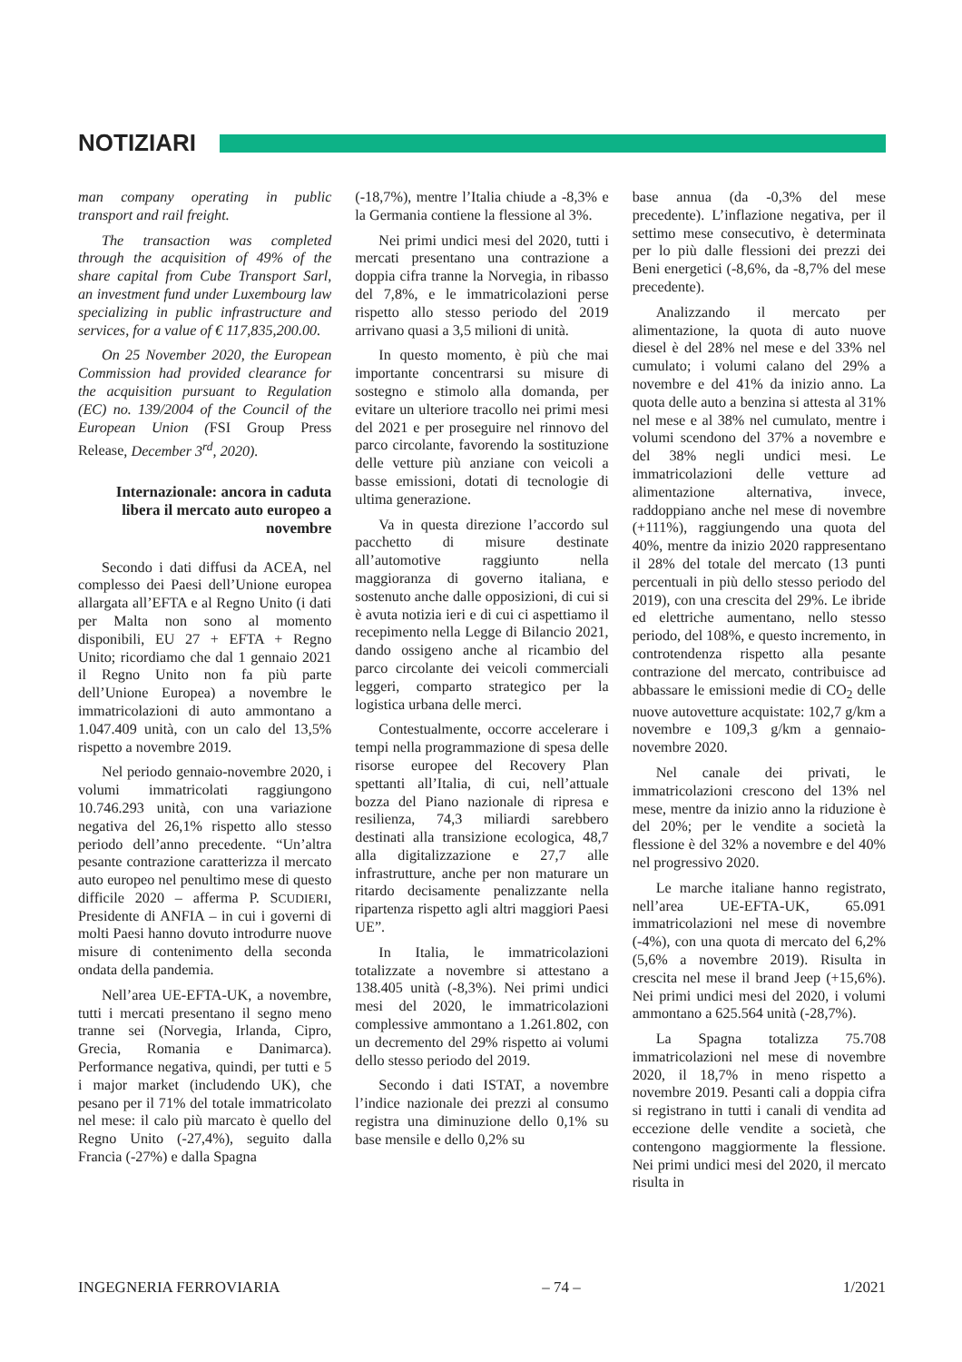NOTIZIARI
man company operating in public transport and rail freight.
The transaction was completed through the acquisition of 49% of the share capital from Cube Transport Sarl, an investment fund under Luxembourg law specializing in public infrastructure and services, for a value of € 117,835,200.00.
On 25 November 2020, the European Commission had provided clearance for the acquisition pursuant to Regulation (EC) no. 139/2004 of the Council of the European Union (FSI Group Press Release, December 3<sup>rd</sup>, 2020).
Internazionale: ancora in caduta libera il mercato auto europeo a novembre
Secondo i dati diffusi da ACEA, nel complesso dei Paesi dell’Unione europea allargata all’EFTA e al Regno Unito (i dati per Malta non sono al momento disponibili, EU 27 + EFTA + Regno Unito; ricordiamo che dal 1 gennaio 2021 il Regno Unito non fa più parte dell’Unione Europea) a novembre le immatricolazioni di auto ammontano a 1.047.409 unità, con un calo del 13,5% rispetto a novembre 2019.
Nel periodo gennaio-novembre 2020, i volumi immatricolati raggiungono 10.746.293 unità, con una variazione negativa del 26,1% rispetto allo stesso periodo dell’anno precedente. “Un’altra pesante contrazione caratterizza il mercato auto europeo nel penultimo mese di questo difficile 2020 – afferma P. SCUDIERI, Presidente di ANFIA – in cui i governi di molti Paesi hanno dovuto introdurre nuove misure di contenimento della seconda ondata della pandemia.
Nell’area UE-EFTA-UK, a novembre, tutti i mercati presentano il segno meno tranne sei (Norvegia, Irlanda, Cipro, Grecia, Romania e Danimarca). Performance negativa, quindi, per tutti e 5 i major market (includendo UK), che pesano per il 71% del totale immatricolato nel mese: il calo più marcato è quello del Regno Unito (-27,4%), seguito dalla Francia (-27%) e dalla Spagna
(-18,7%), mentre l’Italia chiude a -8,3% e la Germania contiene la flessione al 3%.
Nei primi undici mesi del 2020, tutti i mercati presentano una contrazione a doppia cifra tranne la Norvegia, in ribasso del 7,8%, e le immatricolazioni perse rispetto allo stesso periodo del 2019 arrivano quasi a 3,5 milioni di unità.
In questo momento, è più che mai importante concentrarsi su misure di sostegno e stimolo alla domanda, per evitare un ulteriore tracollo nei primi mesi del 2021 e per proseguire nel rinnovo del parco circolante, favorendo la sostituzione delle vetture più anziane con veicoli a basse emissioni, dotati di tecnologie di ultima generazione.
Va in questa direzione l’accordo sul pacchetto di misure destinate all’automotive raggiunto nella maggioranza di governo italiana, e sostenuto anche dalle opposizioni, di cui si è avuta notizia ieri e di cui ci aspettiamo il recepimento nella Legge di Bilancio 2021, dando ossigeno anche al ricambio del parco circolante dei veicoli commerciali leggeri, comparto strategico per la logistica urbana delle merci.
Contestualmente, occorre accelerare i tempi nella programmazione di spesa delle risorse europee del Recovery Plan spettanti all’Italia, di cui, nell’attuale bozza del Piano nazionale di ripresa e resilienza, 74,3 miliardi sarebbero destinati alla transizione ecologica, 48,7 alla digitalizzazione e 27,7 alle infrastrutture, anche per non maturare un ritardo decisamente penalizzante nella ripartenza rispetto agli altri maggiori Paesi UE”.
In Italia, le immatricolazioni totalizzate a novembre si attestano a 138.405 unità (-8,3%). Nei primi undici mesi del 2020, le immatricolazioni complessive ammontano a 1.261.802, con un decremento del 29% rispetto ai volumi dello stesso periodo del 2019.
Secondo i dati ISTAT, a novembre l’indice nazionale dei prezzi al consumo registra una diminuzione dello 0,1% su base mensile e dello 0,2% su
base annua (da -0,3% del mese precedente). L’inflazione negativa, per il settimo mese consecutivo, è determinata per lo più dalle flessioni dei prezzi dei Beni energetici (-8,6%, da -8,7% del mese precedente).
Analizzando il mercato per alimentazione, la quota di auto nuove diesel è del 28% nel mese e del 33% nel cumulato; i volumi calano del 29% a novembre e del 41% da inizio anno. La quota delle auto a benzina si attesta al 31% nel mese e al 38% nel cumulato, mentre i volumi scendono del 37% a novembre e del 38% negli undici mesi. Le immatricolazioni delle vetture ad alimentazione alternativa, invece, raddoppiano anche nel mese di novembre (+111%), raggiungendo una quota del 40%, mentre da inizio 2020 rappresentano il 28% del totale del mercato (13 punti percentuali in più dello stesso periodo del 2019), con una crescita del 29%. Le ibride ed elettriche aumentano, nello stesso periodo, del 108%, e questo incremento, in controtendenza rispetto alla pesante contrazione del mercato, contribuisce ad abbassare le emissioni medie di CO<sub>2</sub> delle nuove autovetture acquistate: 102,7 g/km a novembre e 109,3 g/km a gennaio-novembre 2020.
Nel canale dei privati, le immatricolazioni crescono del 13% nel mese, mentre da inizio anno la riduzione è del 20%; per le vendite a società la flessione è del 32% a novembre e del 40% nel progressivo 2020.
Le marche italiane hanno registrato, nell’area UE-EFTA-UK, 65.091 immatricolazioni nel mese di novembre (-4%), con una quota di mercato del 6,2% (5,6% a novembre 2019). Risulta in crescita nel mese il brand Jeep (+15,6%). Nei primi undici mesi del 2020, i volumi ammontano a 625.564 unità (-28,7%).
La Spagna totalizza 75.708 immatricolazioni nel mese di novembre 2020, il 18,7% in meno rispetto a novembre 2019. Pesanti cali a doppia cifra si registrano in tutti i canali di vendita ad eccezione delle vendite a società, che contengono maggiormente la flessione. Nei primi undici mesi del 2020, il mercato risulta in
INGEGNERIA FERROVIARIA – 74 – 1/2021